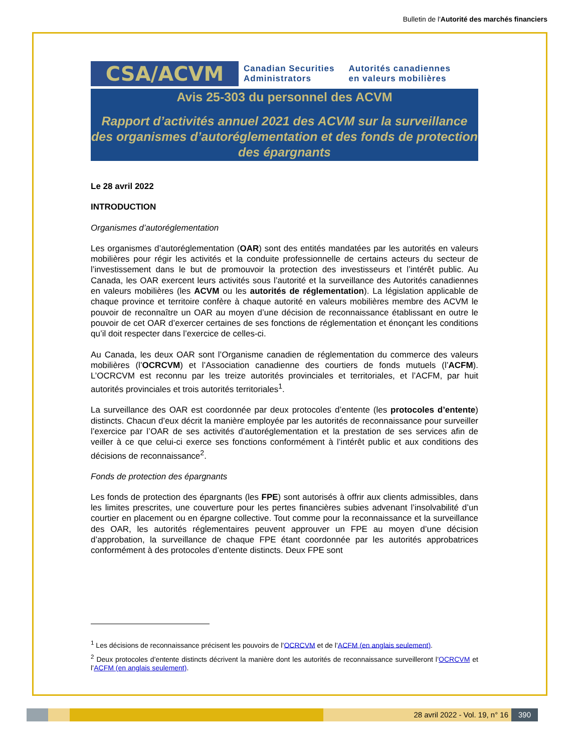Bulletin de l'Autorité des marchés financiers
CSA/ACVM
Canadian Securities
Administrators
Autorités canadiennes
en valeurs mobilières
Avis 25-303 du personnel des ACVM
Rapport d’activités annuel 2021 des ACVM sur la surveillance des organismes d’autoréglementation et des fonds de protection des épargnants
Le 28 avril 2022
INTRODUCTION
Organismes d’autoréglementation
Les organismes d’autoréglementation (OAR) sont des entités mandatées par les autorités en valeurs mobilières pour régir les activités et la conduite professionnelle de certains acteurs du secteur de l’investissement dans le but de promouvoir la protection des investisseurs et l’intérêt public. Au Canada, les OAR exercent leurs activités sous l’autorité et la surveillance des Autorités canadiennes en valeurs mobilières (les ACVM ou les autorités de réglementation). La législation applicable de chaque province et territoire confère à chaque autorité en valeurs mobilières membre des ACVM le pouvoir de reconnaître un OAR au moyen d’une décision de reconnaissance établissant en outre le pouvoir de cet OAR d’exercer certaines de ses fonctions de réglementation et énonçant les conditions qu’il doit respecter dans l’exercice de celles-ci.
Au Canada, les deux OAR sont l’Organisme canadien de réglementation du commerce des valeurs mobilières (l’OCRCVM) et l’Association canadienne des courtiers de fonds mutuels (l’ACFM). L’OCRCVM est reconnu par les treize autorités provinciales et territoriales, et l’ACFM, par huit autorités provinciales et trois autorités territoriales<sup>1</sup>.
La surveillance des OAR est coordonnée par deux protocoles d’entente (les protocoles d’entente) distincts. Chacun d’eux décrit la manière employée par les autorités de reconnaissance pour surveiller l’exercice par l’OAR de ses activités d’autoréglementation et la prestation de ses services afin de veiller à ce que celui-ci exerce ses fonctions conformément à l’intérêt public et aux conditions des décisions de reconnaissance<sup>2</sup>.
Fonds de protection des épargnants
Les fonds de protection des épargnants (les FPE) sont autorisés à offrir aux clients admissibles, dans les limites prescrites, une couverture pour les pertes financières subies advenant l’insolvabilité d’un courtier en placement ou en épargne collective. Tout comme pour la reconnaissance et la surveillance des OAR, les autorités réglementaires peuvent approuver un FPE au moyen d’une décision d’approbation, la surveillance de chaque FPE étant coordonnée par les autorités approbatrices conformément à des protocoles d’entente distincts. Deux FPE sont
<sup>1</sup> Les décisions de reconnaissance précisent les pouvoirs de l’OCRCVM et de l’ACFM (en anglais seulement).
<sup>2</sup> Deux protocoles d’entente distincts décrivent la manière dont les autorités de reconnaissance surveilleront l’OCRCVM et l’ACFM (en anglais seulement).
28 avril 2022 - Vol. 19, n° 16 390